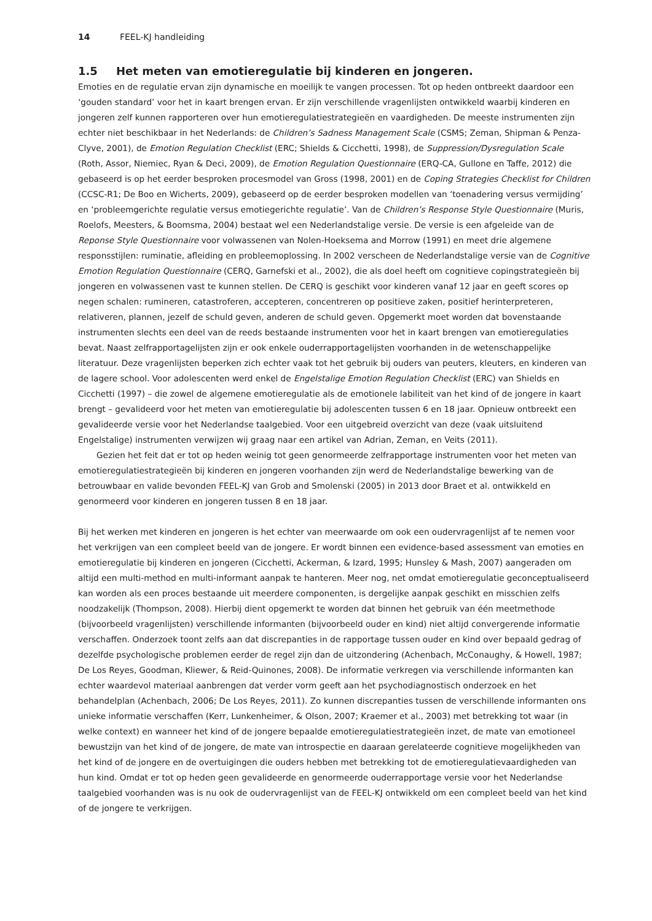14 FEEL-KJ handleiding
1.5 Het meten van emotieregulatie bij kinderen en jongeren.
Emoties en de regulatie ervan zijn dynamische en moeilijk te vangen processen. Tot op heden ontbreekt daardoor een ‘gouden standard’ voor het in kaart brengen ervan. Er zijn verschillende vragenlijsten ontwikkeld waarbij kinderen en jongeren zelf kunnen rapporteren over hun emotieregulatiestrategieën en vaardigheden. De meeste instrumenten zijn echter niet beschikbaar in het Nederlands: de Children’s Sadness Management Scale (CSMS; Zeman, Shipman & Penza-Clyve, 2001), de Emotion Regulation Checklist (ERC; Shields & Cicchetti, 1998), de Suppression/Dysregulation Scale (Roth, Assor, Niemiec, Ryan & Deci, 2009), de Emotion Regulation Questionnaire (ERQ-CA, Gullone en Taffe, 2012) die gebaseerd is op het eerder besproken procesmodel van Gross (1998, 2001) en de Coping Strategies Checklist for Children (CCSC-R1; De Boo en Wicherts, 2009), gebaseerd op de eerder besproken modellen van ‘toenadering versus vermijding’ en ‘probleemgerichte regulatie versus emotiegerichte regulatie’. Van de Children’s Response Style Questionnaire (Muris, Roelofs, Meesters, & Boomsma, 2004) bestaat wel een Nederlandstalige versie. De versie is een afgeleide van de Reponse Style Questionnaire voor volwassenen van Nolen-Hoeksema and Morrow (1991) en meet drie algemene responsstijlen: ruminatie, afleiding en probleemoplossing. In 2002 verscheen de Nederlandstalige versie van de Cognitive Emotion Regulation Questionnaire (CERQ, Garnefski et al., 2002), die als doel heeft om cognitieve copingstrategieën bij jongeren en volwassenen vast te kunnen stellen. De CERQ is geschikt voor kinderen vanaf 12 jaar en geeft scores op negen schalen: rumineren, catastroferen, accepteren, concentreren op positieve zaken, positief herinterpreteren, relativeren, plannen, jezelf de schuld geven, anderen de schuld geven. Opgemerkt moet worden dat bovenstaande instrumenten slechts een deel van de reeds bestaande instrumenten voor het in kaart brengen van emotieregulaties bevat. Naast zelfrapportagelijsten zijn er ook enkele ouderrapportagelijsten voorhanden in de wetenschappelijke literatuur. Deze vragenlijsten beperken zich echter vaak tot het gebruik bij ouders van peuters, kleuters, en kinderen van de lagere school. Voor adolescenten werd enkel de Engelstalige Emotion Regulation Checklist (ERC) van Shields en Cicchetti (1997) – die zowel de algemene emotieregulatie als de emotionele labiliteit van het kind of de jongere in kaart brengt – gevalideerd voor het meten van emotieregulatie bij adolescenten tussen 6 en 18 jaar. Opnieuw ontbreekt een gevalideerde versie voor het Nederlandse taalgebied. Voor een uitgebreid overzicht van deze (vaak uitsluitend Engelstalige) instrumenten verwijzen wij graag naar een artikel van Adrian, Zeman, en Veits (2011).
Gezien het feit dat er tot op heden weinig tot geen genormeerde zelfrapportage instrumenten voor het meten van emotieregulatiestrategieën bij kinderen en jongeren voorhanden zijn werd de Nederlandstalige bewerking van de betrouwbaar en valide bevonden FEEL-KJ van Grob and Smolenski (2005) in 2013 door Braet et al. ontwikkeld en genormeerd voor kinderen en jongeren tussen 8 en 18 jaar.
Bij het werken met kinderen en jongeren is het echter van meerwaarde om ook een oudervragenlijst af te nemen voor het verkrijgen van een compleet beeld van de jongere. Er wordt binnen een evidence-based assessment van emoties en emotieregulatie bij kinderen en jongeren (Cicchetti, Ackerman, & Izard, 1995; Hunsley & Mash, 2007) aangeraden om altijd een multi-method en multi-informant aanpak te hanteren. Meer nog, net omdat emotieregulatie geconceptualiseerd kan worden als een proces bestaande uit meerdere componenten, is dergelijke aanpak geschikt en misschien zelfs noodzakelijk (Thompson, 2008). Hierbij dient opgemerkt te worden dat binnen het gebruik van één meetmethode (bijvoorbeeld vragenlijsten) verschillende informanten (bijvoorbeeld ouder en kind) niet altijd convergerende informatie verschaffen. Onderzoek toont zelfs aan dat discrepanties in de rapportage tussen ouder en kind over bepaald gedrag of dezelfde psychologische problemen eerder de regel zijn dan de uitzondering (Achenbach, McConaughy, & Howell, 1987; De Los Reyes, Goodman, Kliewer, & Reid-Quinones, 2008). De informatie verkregen via verschillende informanten kan echter waardevol materiaal aanbrengen dat verder vorm geeft aan het psychodiagnostisch onderzoek en het behandelplan (Achenbach, 2006; De Los Reyes, 2011). Zo kunnen discrepanties tussen de verschillende informanten ons unieke informatie verschaffen (Kerr, Lunkenheimer, & Olson, 2007; Kraemer et al., 2003) met betrekking tot waar (in welke context) en wanneer het kind of de jongere bepaalde emotieregulatiestrategieën inzet, de mate van emotioneel bewustzijn van het kind of de jongere, de mate van introspectie en daaraan gerelateerde cognitieve mogelijkheden van het kind of de jongere en de overtuigingen die ouders hebben met betrekking tot de emotieregulatievaardigheden van hun kind. Omdat er tot op heden geen gevalideerde en genormeerde ouderrapportage versie voor het Nederlandse taalgebied voorhanden was is nu ook de oudervragenlijst van de FEEL-KJ ontwikkeld om een compleet beeld van het kind of de jongere te verkrijgen.